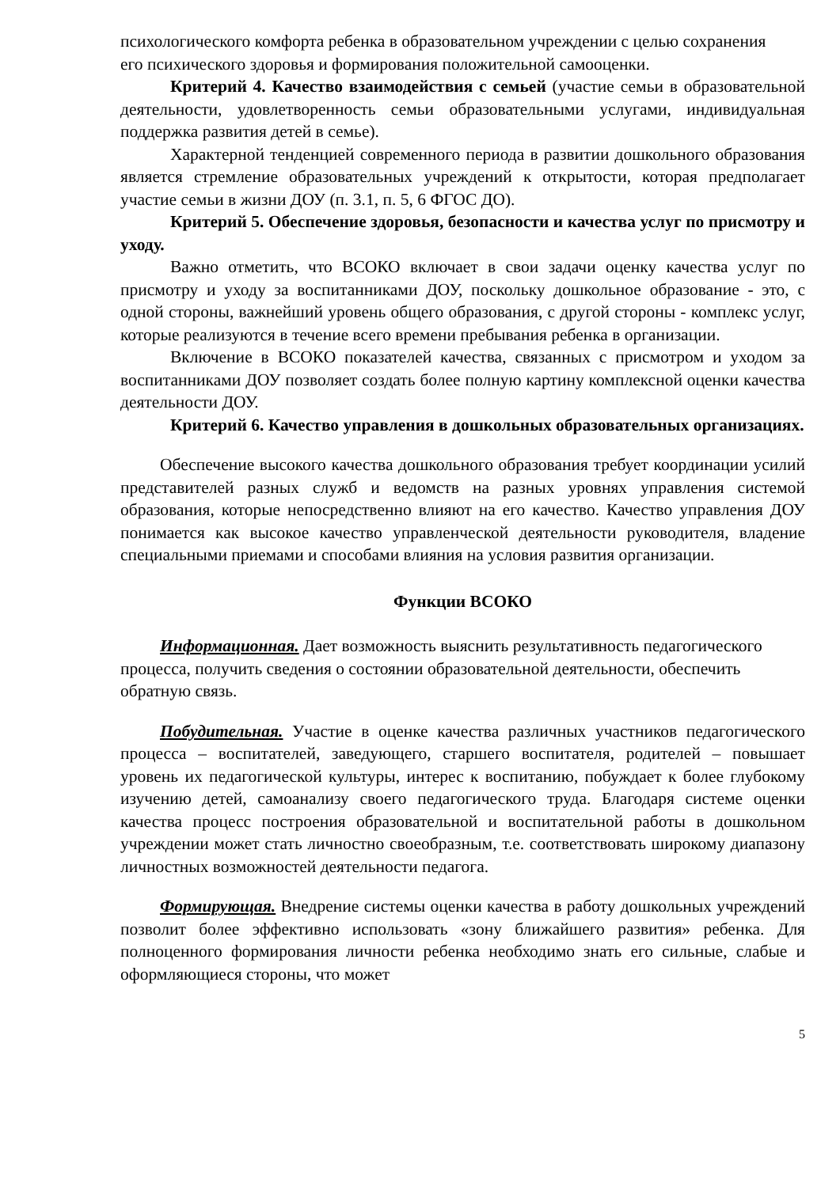психологического комфорта ребенка в образовательном учреждении с целью сохранения
его психического здоровья и формирования положительной самооценки.
Критерий 4. Качество взаимодействия с семьей (участие семьи в образовательной деятельности, удовлетворенность семьи образовательными услугами, индивидуальная поддержка развития детей в семье).
Характерной тенденцией современного периода в развитии дошкольного образования является стремление образовательных учреждений к открытости, которая предполагает участие семьи в жизни ДОУ (п. 3.1, п. 5, 6 ФГОС ДО).
Критерий 5. Обеспечение здоровья, безопасности и качества услуг по присмотру и уходу.
Важно отметить, что ВСОКО включает в свои задачи оценку качества услуг по присмотру и уходу за воспитанниками ДОУ, поскольку дошкольное образование - это, с одной стороны, важнейший уровень общего образования, с другой стороны - комплекс услуг, которые реализуются в течение всего времени пребывания ребенка в организации.
Включение в ВСОКО показателей качества, связанных с присмотром и уходом за воспитанниками ДОУ позволяет создать более полную картину комплексной оценки качества деятельности ДОУ.
Критерий 6. Качество управления в дошкольных образовательных организациях.
Обеспечение высокого качества дошкольного образования требует координации усилий представителей разных служб и ведомств на разных уровнях управления системой образования, которые непосредственно влияют на его качество. Качество управления ДОУ понимается как высокое качество управленческой деятельности руководителя, владение специальными приемами и способами влияния на условия развития организации.
Функции ВСОКО
Информационная. Дает возможность выяснить результативность педагогического процесса, получить сведения о состоянии образовательной деятельности, обеспечить обратную связь.
Побудительная. Участие в оценке качества различных участников педагогического процесса – воспитателей, заведующего, старшего воспитателя, родителей – повышает уровень их педагогической культуры, интерес к воспитанию, побуждает к более глубокому изучению детей, самоанализу своего педагогического труда. Благодаря системе оценки качества процесс построения образовательной и воспитательной работы в дошкольном учреждении может стать личностно своеобразным, т.е. соответствовать широкому диапазону личностных возможностей деятельности педагога.
Формирующая. Внедрение системы оценки качества в работу дошкольных учреждений позволит более эффективно использовать «зону ближайшего развития» ребенка. Для полноценного формирования личности ребенка необходимо знать его сильные, слабые и оформляющиеся стороны, что может
5